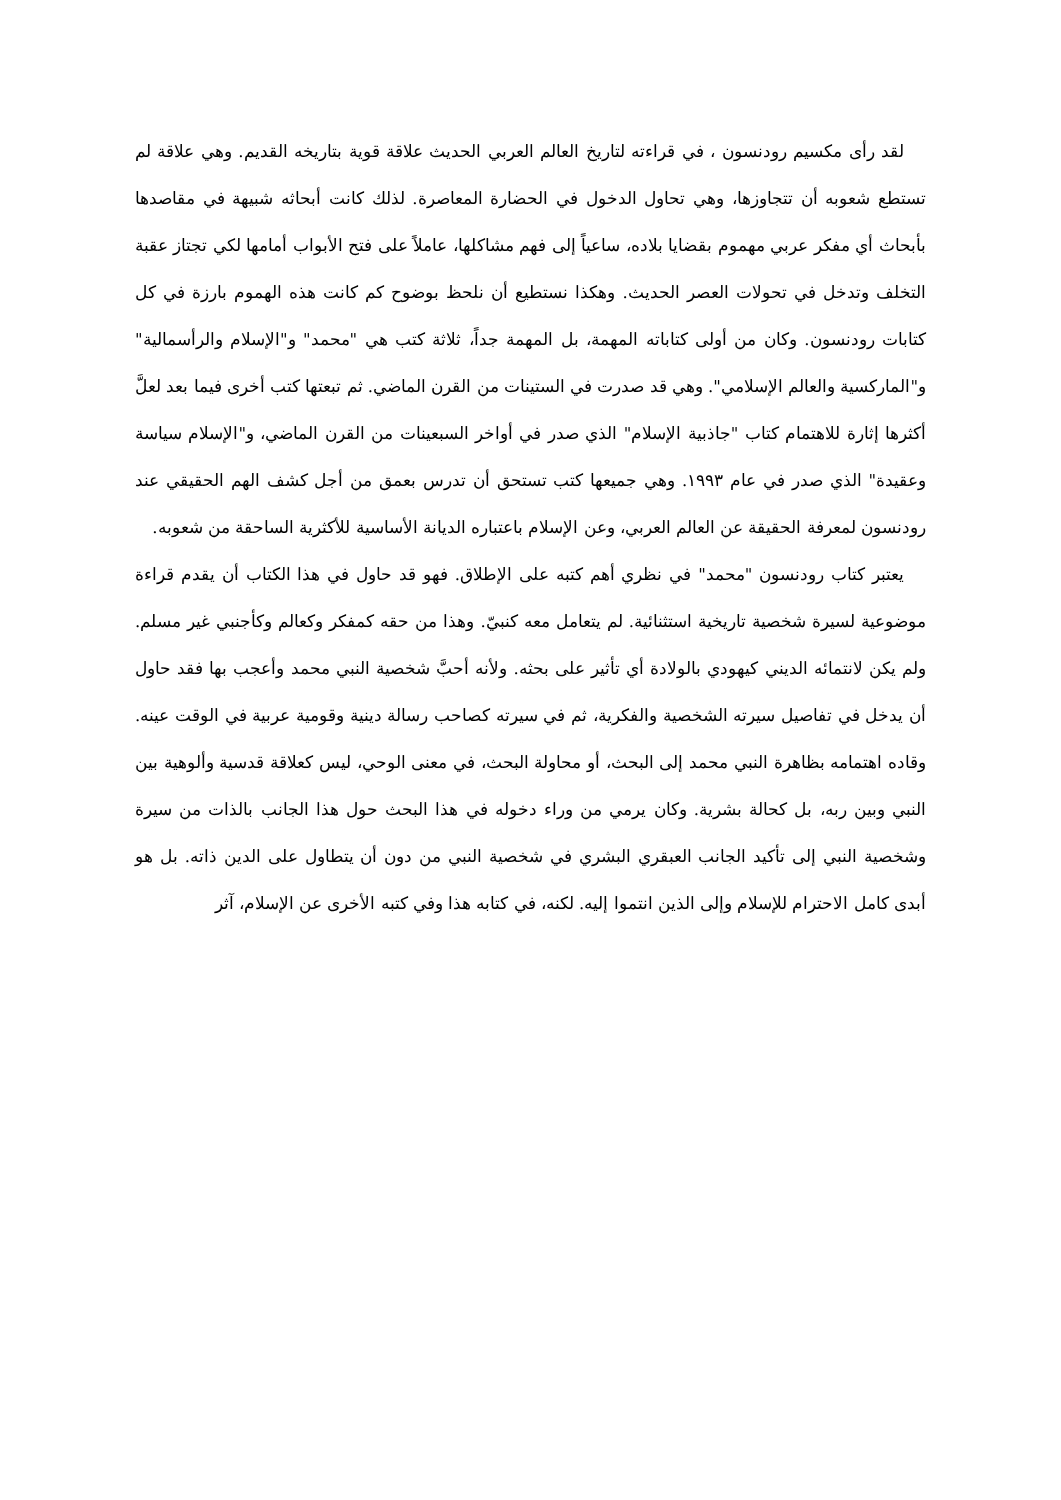لقد رأى مكسيم رودنسون ، في قراءته لتاريخ العالم العربي الحديث علاقة قوية بتاريخه القديم. وهي علاقة لم تستطع شعوبه أن تتجاوزها، وهي تحاول الدخول في الحضارة المعاصرة. لذلك كانت أبحاثه شبيهة في مقاصدها بأبحاث أي مفكر عربي مهموم بقضايا بلاده، ساعياً إلى فهم مشاكلها، عاملاً على فتح الأبواب أمامها لكي تجتاز عقبة التخلف وتدخل في تحولات العصر الحديث. وهكذا نستطيع أن نلحظ بوضوح كم كانت هذه الهموم بارزة في كل كتابات رودنسون. وكان من أولى كتاباته المهمة، بل المهمة جداً، ثلاثة كتب هي "محمد" و"الإسلام والرأسمالية" و"الماركسية والعالم الإسلامي". وهي قد صدرت في الستينات من القرن الماضي. ثم تبعتها كتب أخرى فيما بعد لعلَّ أكثرها إثارة للاهتمام كتاب "جاذبية الإسلام" الذي صدر في أواخر السبعينات من القرن الماضي، و"الإسلام سياسة وعقيدة" الذي صدر في عام ١٩٩٣. وهي جميعها كتب تستحق أن تدرس بعمق من أجل كشف الهم الحقيقي عند رودنسون لمعرفة الحقيقة عن العالم العربي، وعن الإسلام باعتباره الديانة الأساسية للأكثرية الساحقة من شعوبه.
يعتبر كتاب رودنسون "محمد" في نظري أهم كتبه على الإطلاق. فهو قد حاول في هذا الكتاب أن يقدم قراءة موضوعية لسيرة شخصية تاريخية استثنائية. لم يتعامل معه كنبيّ. وهذا من حقه كمفكر وكعالم وكأجنبي غير مسلم. ولم يكن لانتمائه الديني كيهودي بالولادة أي تأثير على بحثه. ولأنه أحبَّ شخصية النبي محمد وأعجب بها فقد حاول أن يدخل في تفاصيل سيرته الشخصية والفكرية، ثم في سيرته كصاحب رسالة دينية وقومية عربية في الوقت عينه. وقاده اهتمامه بظاهرة النبي محمد إلى البحث، أو محاولة البحث، في معنى الوحي، ليس كعلاقة قدسية وألوهية بين النبي وبين ربه، بل كحالة بشرية. وكان يرمي من وراء دخوله في هذا البحث حول هذا الجانب بالذات من سيرة وشخصية النبي إلى تأكيد الجانب العبقري البشري في شخصية النبي من دون أن يتطاول على الدين ذاته. بل هو أبدى كامل الاحترام للإسلام وإلى الذين انتموا إليه. لكنه، في كتابه هذا وفي كتبه الأخرى عن الإسلام، آثر